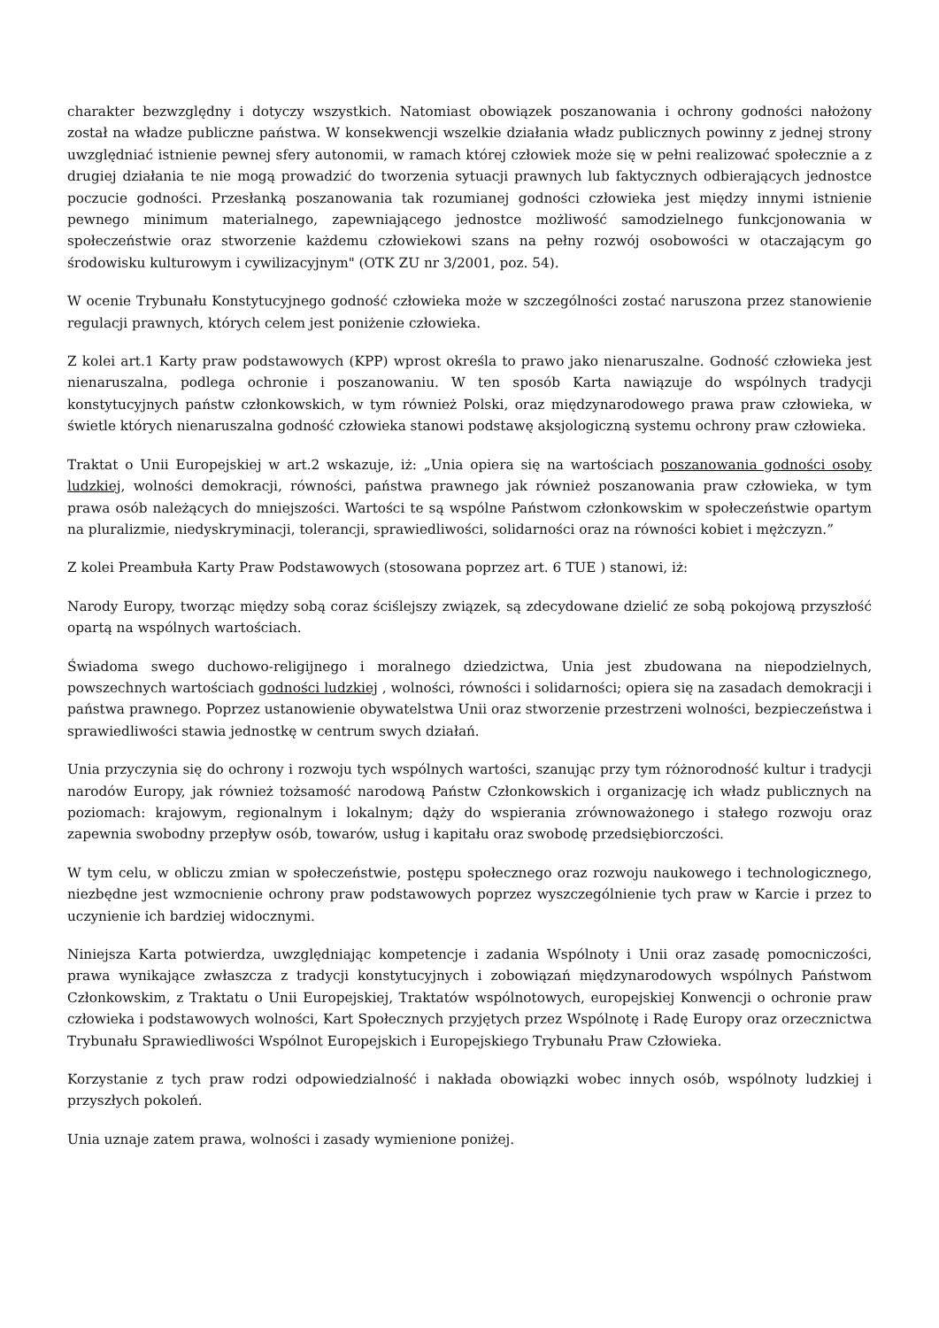charakter bezwzględny i dotyczy wszystkich. Natomiast obowiązek poszanowania i ochrony godności nałożony został na władze publiczne państwa. W konsekwencji wszelkie działania władz publicznych powinny z jednej strony uwzględniać istnienie pewnej sfery autonomii, w ramach której człowiek może się w pełni realizować społecznie a z drugiej działania te nie mogą prowadzić do tworzenia sytuacji prawnych lub faktycznych odbierających jednostce poczucie godności. Przesłanką poszanowania tak rozumianej godności człowieka jest między innymi istnienie pewnego minimum materialnego, zapewniającego jednostce możliwość samodzielnego funkcjonowania w społeczeństwie oraz stworzenie każdemu człowiekowi szans na pełny rozwój osobowości w otaczającym go środowisku kulturowym i cywilizacyjnym" (OTK ZU nr 3/2001, poz. 54).
W ocenie Trybunału Konstytucyjnego godność człowieka może w szczególności zostać naruszona przez stanowienie regulacji prawnych, których celem jest poniżenie człowieka.
Z kolei art.1 Karty praw podstawowych (KPP) wprost określa to prawo jako nienaruszalne. Godność człowieka jest nienaruszalna, podlega ochronie i poszanowaniu. W ten sposób Karta nawiązuje do wspólnych tradycji konstytucyjnych państw członkowskich, w tym również Polski, oraz międzynarodowego prawa praw człowieka, w świetle których nienaruszalna godność człowieka stanowi podstawę aksjologiczną systemu ochrony praw człowieka.
Traktat o Unii Europejskiej w art.2 wskazuje, iż: „Unia opiera się na wartościach poszanowania godności osoby ludzkiej, wolności demokracji, równości, państwa prawnego jak również poszanowania praw człowieka, w tym prawa osób należących do mniejszości. Wartości te są wspólne Państwom członkowskim w społeczeństwie opartym na pluralizmie, niedyskryminacji, tolerancji, sprawiedliwości, solidarności oraz na równości kobiet i mężczyzn.”
Z kolei Preambuła Karty Praw Podstawowych (stosowana poprzez art. 6 TUE ) stanowi, iż:
Narody Europy, tworząc między sobą coraz ściślejszy związek, są zdecydowane dzielić ze sobą pokojową przyszłość opartą na wspólnych wartościach.
Świadoma swego duchowo-religijnego i moralnego dziedzictwa, Unia jest zbudowana na niepodzielnych, powszechnych wartościach godności ludzkiej , wolności, równości i solidarności; opiera się na zasadach demokracji i państwa prawnego. Poprzez ustanowienie obywatelstwa Unii oraz stworzenie przestrzeni wolności, bezpieczeństwa i sprawiedliwości stawia jednostkę w centrum swych działań.
Unia przyczynia się do ochrony i rozwoju tych wspólnych wartości, szanując przy tym różnorodność kultur i tradycji narodów Europy, jak również tożsamość narodową Państw Członkowskich i organizację ich władz publicznych na poziomach: krajowym, regionalnym i lokalnym; dąży do wspierania zrównoważonego i stałego rozwoju oraz zapewnia swobodny przepływ osób, towarów, usług i kapitału oraz swobodę przedsiębiorczości.
W tym celu, w obliczu zmian w społeczeństwie, postępu społecznego oraz rozwoju naukowego i technologicznego, niezbędne jest wzmocnienie ochrony praw podstawowych poprzez wyszczególnienie tych praw w Karcie i przez to uczynienie ich bardziej widocznymi.
Niniejsza Karta potwierdza, uwzględniając kompetencje i zadania Wspólnoty i Unii oraz zasadę pomocniczości, prawa wynikające zwłaszcza z tradycji konstytucyjnych i zobowiązań międzynarodowych wspólnych Państwom Członkowskim, z Traktatu o Unii Europejskiej, Traktatów wspólnotowych, europejskiej Konwencji o ochronie praw człowieka i podstawowych wolności, Kart Społecznych przyjętych przez Wspólnotę i Radę Europy oraz orzecznictwa Trybunału Sprawiedliwości Wspólnot Europejskich i Europejskiego Trybunału Praw Człowieka.
Korzystanie z tych praw rodzi odpowiedzialność i nakłada obowiązki wobec innych osób, wspólnoty ludzkiej i przyszłych pokoleń.
Unia uznaje zatem prawa, wolności i zasady wymienione poniżej.